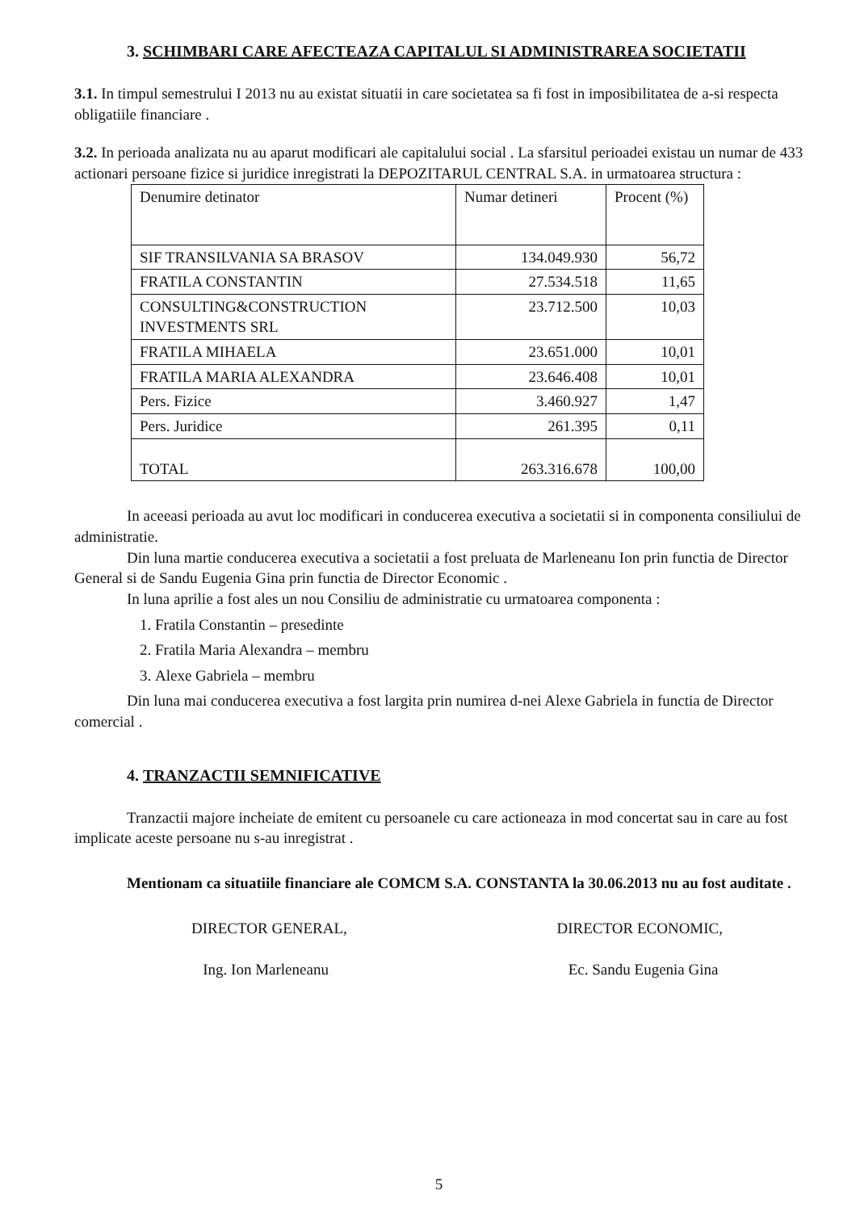3. SCHIMBARI CARE AFECTEAZA CAPITALUL SI ADMINISTRAREA SOCIETATII
3.1. In timpul semestrului I 2013 nu au existat situatii in care societatea sa fi fost in imposibilitatea de a-si respecta obligatiile financiare .
3.2. In perioada analizata nu au aparut modificari ale capitalului social . La sfarsitul perioadei existau un numar de 433 actionari persoane fizice si juridice inregistrati la DEPOZITARUL CENTRAL S.A. in urmatoarea structura :
| Denumire detinator | Numar detineri | Procent (%) |
| --- | --- | --- |
| SIF TRANSILVANIA SA BRASOV | 134.049.930 | 56,72 |
| FRATILA CONSTANTIN | 27.534.518 | 11,65 |
| CONSULTING&CONSTRUCTION INVESTMENTS SRL | 23.712.500 | 10,03 |
| FRATILA MIHAELA | 23.651.000 | 10,01 |
| FRATILA MARIA ALEXANDRA | 23.646.408 | 10,01 |
| Pers. Fizice | 3.460.927 | 1,47 |
| Pers. Juridice | 261.395 | 0,11 |
| TOTAL | 263.316.678 | 100,00 |
In aceeasi perioada au avut loc modificari in conducerea executiva a societatii si in componenta consiliului de administratie.
Din luna martie conducerea executiva a societatii a fost preluata de Marleneanu Ion prin functia de Director General si de Sandu Eugenia Gina prin functia de Director Economic .
In luna aprilie a fost ales un nou Consiliu de administratie cu urmatoarea componenta :
1. Fratila Constantin – presedinte
2. Fratila Maria Alexandra – membru
3. Alexe Gabriela – membru
Din luna mai conducerea executiva a fost largita prin numirea d-nei Alexe Gabriela in functia de Director comercial .
4. TRANZACTII SEMNIFICATIVE
Tranzactii majore incheiate de emitent cu persoanele cu care actioneaza in mod concertat sau in care au fost implicate aceste persoane nu s-au inregistrat .
Mentionam ca situatiile financiare ale COMCM S.A. CONSTANTA la 30.06.2013 nu au fost auditate .
DIRECTOR GENERAL,
Ing. Ion Marleneanu
DIRECTOR ECONOMIC,
Ec. Sandu Eugenia Gina
5